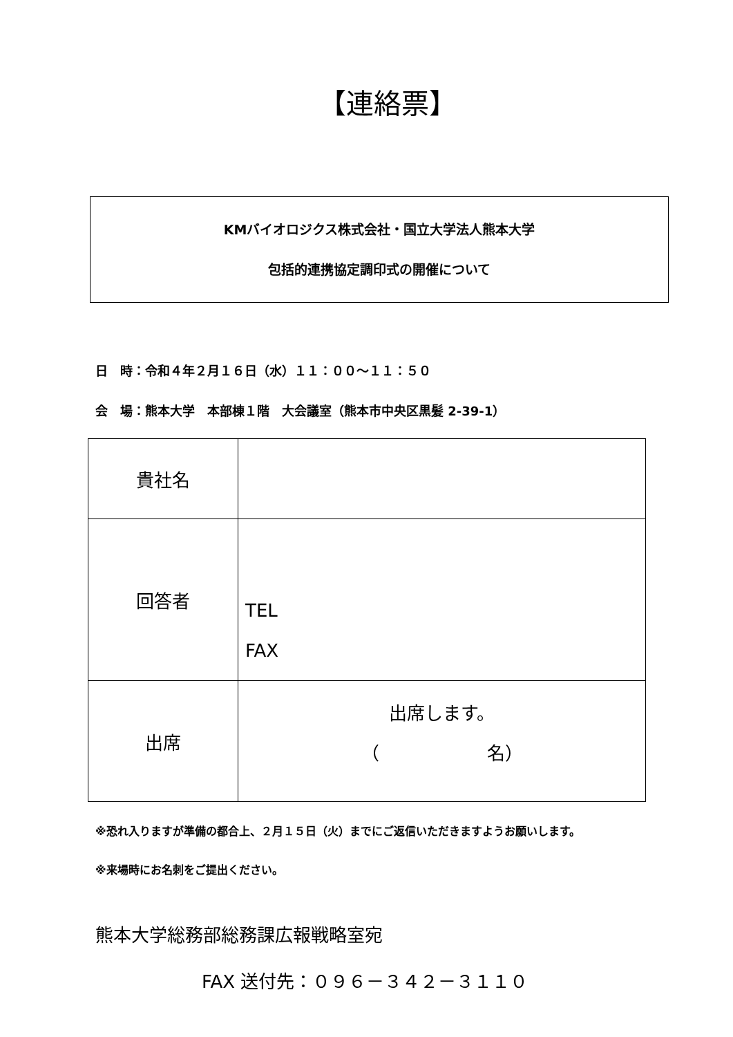【連絡票】
KMバイオロジクス株式会社・国立大学法人熊本大学
包括的連携協定調印式の開催について
日　時：令和４年２月１６日（水）１１：００〜１１：５０
会　場：熊本大学　本部棟１階　大会議室（熊本市中央区黒髪 2-39-1）
| 貴社名 | |
| 回答者 | TEL FAX |
| 出席 | 出席します。 （ 名） |
※恐れ入りますが準備の都合上、２月１５日（火）までにご返信いただきますようお願いします。
※来場時にお名刺をご提出ください。
熊本大学総務部総務課広報戦略室宛
FAX 送付先：０９６－３４２－３１１０